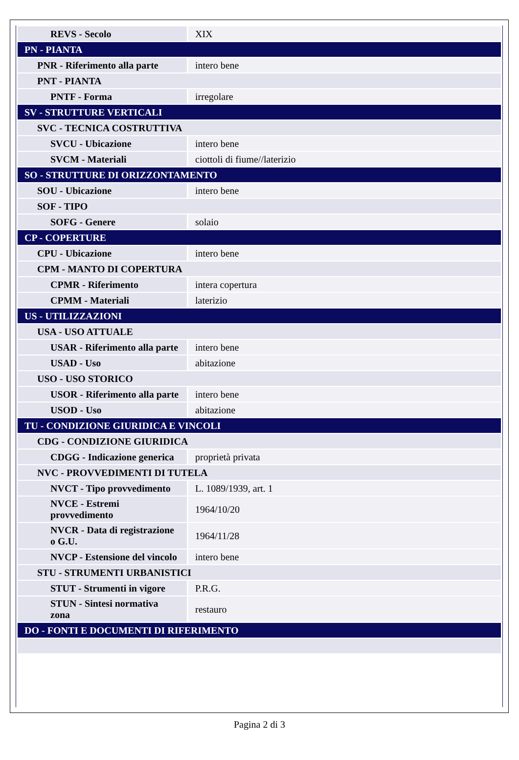| REVS - Secolo | XIX |
| PN - PIANTA | |
| PNR - Riferimento alla parte | intero bene |
| PNT - PIANTA | |
| PNTF - Forma | irregolare |
| SV - STRUTTURE VERTICALI | |
| SVC - TECNICA COSTRUTTIVA | |
| SVCU - Ubicazione | intero bene |
| SVCM - Materiali | ciottoli di fiume//laterizio |
| SO - STRUTTURE DI ORIZZONTAMENTO | |
| SOU - Ubicazione | intero bene |
| SOF - TIPO | |
| SOFG - Genere | solaio |
| CP - COPERTURE | |
| CPU - Ubicazione | intero bene |
| CPM - MANTO DI COPERTURA | |
| CPMR - Riferimento | intera copertura |
| CPMM - Materiali | laterizio |
| US - UTILIZZAZIONI | |
| USA - USO ATTUALE | |
| USAR - Riferimento alla parte | intero bene |
| USAD - Uso | abitazione |
| USO - USO STORICO | |
| USOR - Riferimento alla parte | intero bene |
| USOD - Uso | abitazione |
| TU - CONDIZIONE GIURIDICA E VINCOLI | |
| CDG - CONDIZIONE GIURIDICA | |
| CDGG - Indicazione generica | proprietà privata |
| NVC - PROVVEDIMENTI DI TUTELA | |
| NVCT - Tipo provvedimento | L. 1089/1939, art. 1 |
| NVCE - Estremi provvedimento | 1964/10/20 |
| NVCR - Data di registrazione o G.U. | 1964/11/28 |
| NVCP - Estensione del vincolo | intero bene |
| STU - STRUMENTI URBANISTICI | |
| STUT - Strumenti in vigore | P.R.G. |
| STUN - Sintesi normativa zona | restauro |
| DO - FONTI E DOCUMENTI DI RIFERIMENTO | |
Pagina 2 di 3